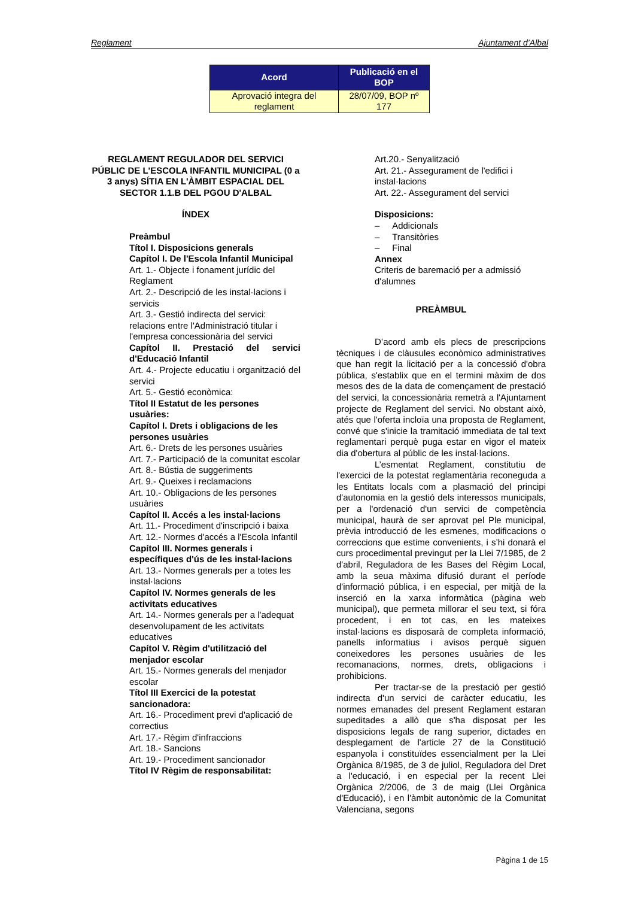Reglament Ajuntament d’Albal
| Acord | Publicació en el BOP |
| --- | --- |
| Aprovació integra del reglament | 28/07/09, BOP nº 177 |
REGLAMENT REGULADOR DEL SERVICI PÚBLIC DE L'ESCOLA INFANTIL MUNICIPAL (0 a 3 anys) SÍTIA EN L'ÀMBIT ESPACIAL DEL SECTOR 1.1.B DEL PGOU D'ALBAL
ÍNDEX
Preàmbul
Títol I. Disposicions generals
Capítol I. De l'Escola Infantil Municipal
Art. 1.- Objecte i fonament jurídic del Reglament
Art. 2.- Descripció de les instal·lacions i servicis
Art. 3.- Gestió indirecta del servici: relacions entre l'Administració titular i l'empresa concessionària del servici
Capítol II. Prestació del servici d'Educació Infantil
Art. 4.- Projecte educatiu i organització del servici
Art. 5.- Gestió econòmica:
Títol II Estatut de les persones usuàries:
Capítol I. Drets i obligacions de les persones usuàries
Art. 6.- Drets de les persones usuàries
Art. 7.- Participació de la comunitat escolar
Art. 8.- Bústia de suggeriments
Art. 9.- Queixes i reclamacions
Art. 10.- Obligacions de les persones usuàries
Capítol II. Accés a les instal·lacions
Art. 11.- Procediment d'inscripció i baixa
Art. 12.- Normes d'accés a l'Escola Infantil
Capítol III. Normes generals i específiques d'ús de les instal·lacions
Art. 13.- Normes generals per a totes les instal·lacions
Capítol IV. Normes generals de les activitats educatives
Art. 14.- Normes generals per a l'adequat desenvolupament de les activitats educatives
Capítol V. Règim d'utilització del menjador escolar
Art. 15.- Normes generals del menjador escolar
Títol III Exercici de la potestat sancionadora:
Art. 16.- Procediment previ d'aplicació de correctius
Art. 17.- Règim d'infraccions
Art. 18.- Sancions
Art. 19.- Procediment sancionador
Títol IV Règim de responsabilitat:
Art.20.- Senyalització
Art. 21.- Assegurament de l'edifici i instal·lacions
Art. 22.- Assegurament del servici
Disposicions:
– Addicionals
– Transitòries
– Final
Annex
Criteris de baremació per a admissió d'alumnes
PREÀMBUL
D’acord amb els plecs de prescripcions tècniques i de clàusules econòmico administratives que han regit la licitació per a la concessió d'obra pública, s'establix que en el termini màxim de dos mesos des de la data de començament de prestació del servici, la concessionària remetrà a l'Ajuntament projecte de Reglament del servici. No obstant això, atés que l'oferta incloïa una proposta de Reglament, convé que s'inicie la tramitació immediata de tal text reglamentari perquè puga estar en vigor el mateix dia d'obertura al públic de les instal·lacions.
L’esmentat Reglament, constitutiu de l'exercici de la potestat reglamentària reconeguda a les Entitats locals com a plasmació del principi d'autonomia en la gestió dels interessos municipals, per a l'ordenació d'un servici de competència municipal, haurà de ser aprovat pel Ple municipal, prèvia introducció de les esmenes, modificacions o correccions que estime convenients, i s’hi donarà el curs procedimental previngut per la Llei 7/1985, de 2 d'abril, Reguladora de les Bases del Règim Local, amb la seua màxima difusió durant el període d'informació pública, i en especial, per mitjà de la inserció en la xarxa informàtica (pàgina web municipal), que permeta millorar el seu text, si fóra procedent, i en tot cas, en les mateixes instal·lacions es disposarà de completa informació, panells informatius i avisos perquè siguen coneixedores les persones usuàries de les recomanacions, normes, drets, obligacions i prohibicions.
Per tractar-se de la prestació per gestió indirecta d'un servici de caràcter educatiu, les normes emanades del present Reglament estaran supeditades a allò que s'ha disposat per les disposicions legals de rang superior, dictades en desplegament de l'article 27 de la Constitució espanyola i constituïdes essencialment per la Llei Orgànica 8/1985, de 3 de juliol, Reguladora del Dret a l'educació, i en especial per la recent Llei Orgànica 2/2006, de 3 de maig (Llei Orgànica d'Educació), i en l'àmbit autonòmic de la Comunitat Valenciana, segons
Pàgina 1 de 15